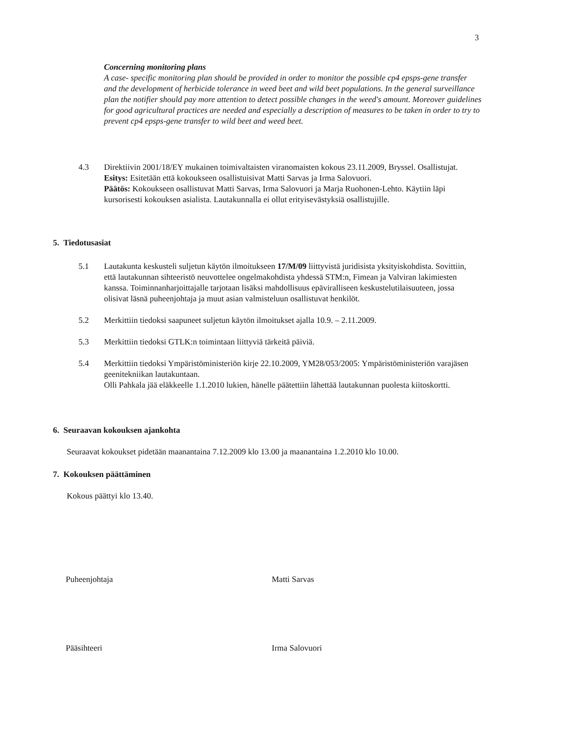3
Concerning monitoring plans
A case- specific monitoring plan should be provided in order to monitor the possible cp4 epsps-gene transfer and the development of herbicide tolerance in weed beet and wild beet populations. In the general surveillance plan the notifier should pay more attention to detect possible changes in the weed's amount. Moreover guidelines for good agricultural practices are needed and especially a description of measures to be taken in order to try to prevent cp4 epsps-gene transfer to wild beet and weed beet.
4.3 Direktiivin 2001/18/EY mukainen toimivaltaisten viranomaisten kokous 23.11.2009, Bryssel. Osallistujat.
Esitys: Esitetään että kokoukseen osallistuisivat Matti Sarvas ja Irma Salovuori.
Päätös: Kokoukseen osallistuvat Matti Sarvas, Irma Salovuori ja Marja Ruohonen-Lehto. Käytiin läpi kursorisesti kokouksen asialista. Lautakunnalla ei ollut erityisevästyksiä osallistujille.
5. Tiedotusasiat
5.1 Lautakunta keskusteli suljetun käytön ilmoitukseen 17/M/09 liittyvistä juridisista yksityiskohdista. Sovittiin, että lautakunnan sihteeristö neuvottelee ongelmakohdista yhdessä STM:n, Fimean ja Valviran lakimiesten kanssa. Toiminnanharjoittajalle tarjotaan lisäksi mahdollisuus epäviralliseen keskustelutilaisuuteen, jossa olisivat läsnä puheenjohtaja ja muut asian valmisteluun osallistuvat henkilöt.
5.2 Merkittiin tiedoksi saapuneet suljetun käytön ilmoitukset ajalla 10.9. – 2.11.2009.
5.3 Merkittiin tiedoksi GTLK:n toimintaan liittyviä tärkeitä päiviä.
5.4 Merkittiin tiedoksi Ympäristöministeriön kirje 22.10.2009, YM28/053/2005: Ympäristöministeriön varajäsen geenitekniikan lautakuntaan.
Olli Pahkala jää eläkkeelle 1.1.2010 lukien, hänelle päätettiin lähettää lautakunnan puolesta kiitoskortti.
6. Seuraavan kokouksen ajankohta
Seuraavat kokoukset pidetään maanantaina 7.12.2009 klo 13.00 ja maanantaina 1.2.2010 klo 10.00.
7. Kokouksen päättäminen
Kokous päättyi klo 13.40.
Puheenjohtaja Matti Sarvas
Pääsihteeri Irma Salovuori